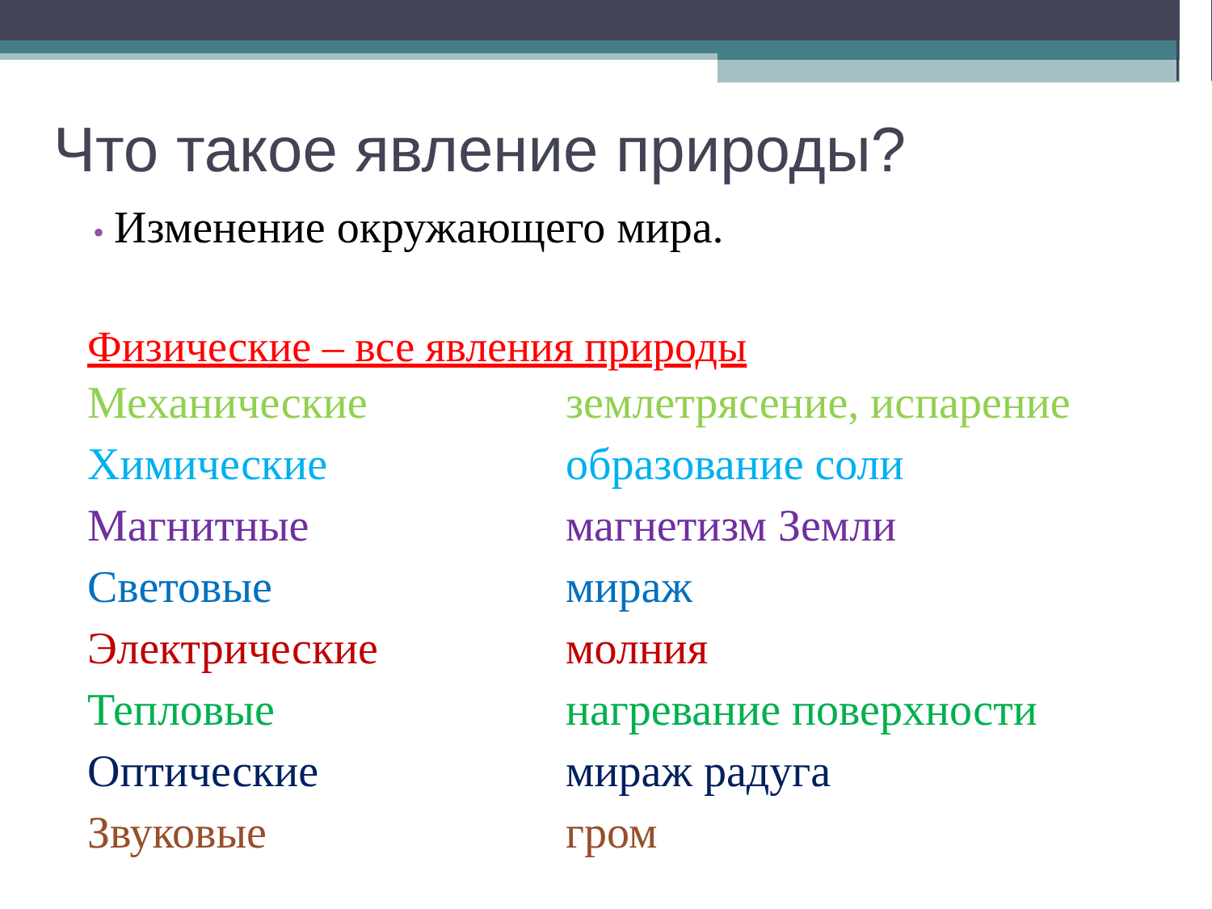Что такое явление природы?
• Изменение окружающего мира.
Физические – все явления природы
Механические землетрясение, испарение
Химические образование соли
Магнитные магнетизм Земли
Световые мираж
Электрические молния
Тепловые нагревание поверхности
Оптические мираж радуга
Звуковые гром